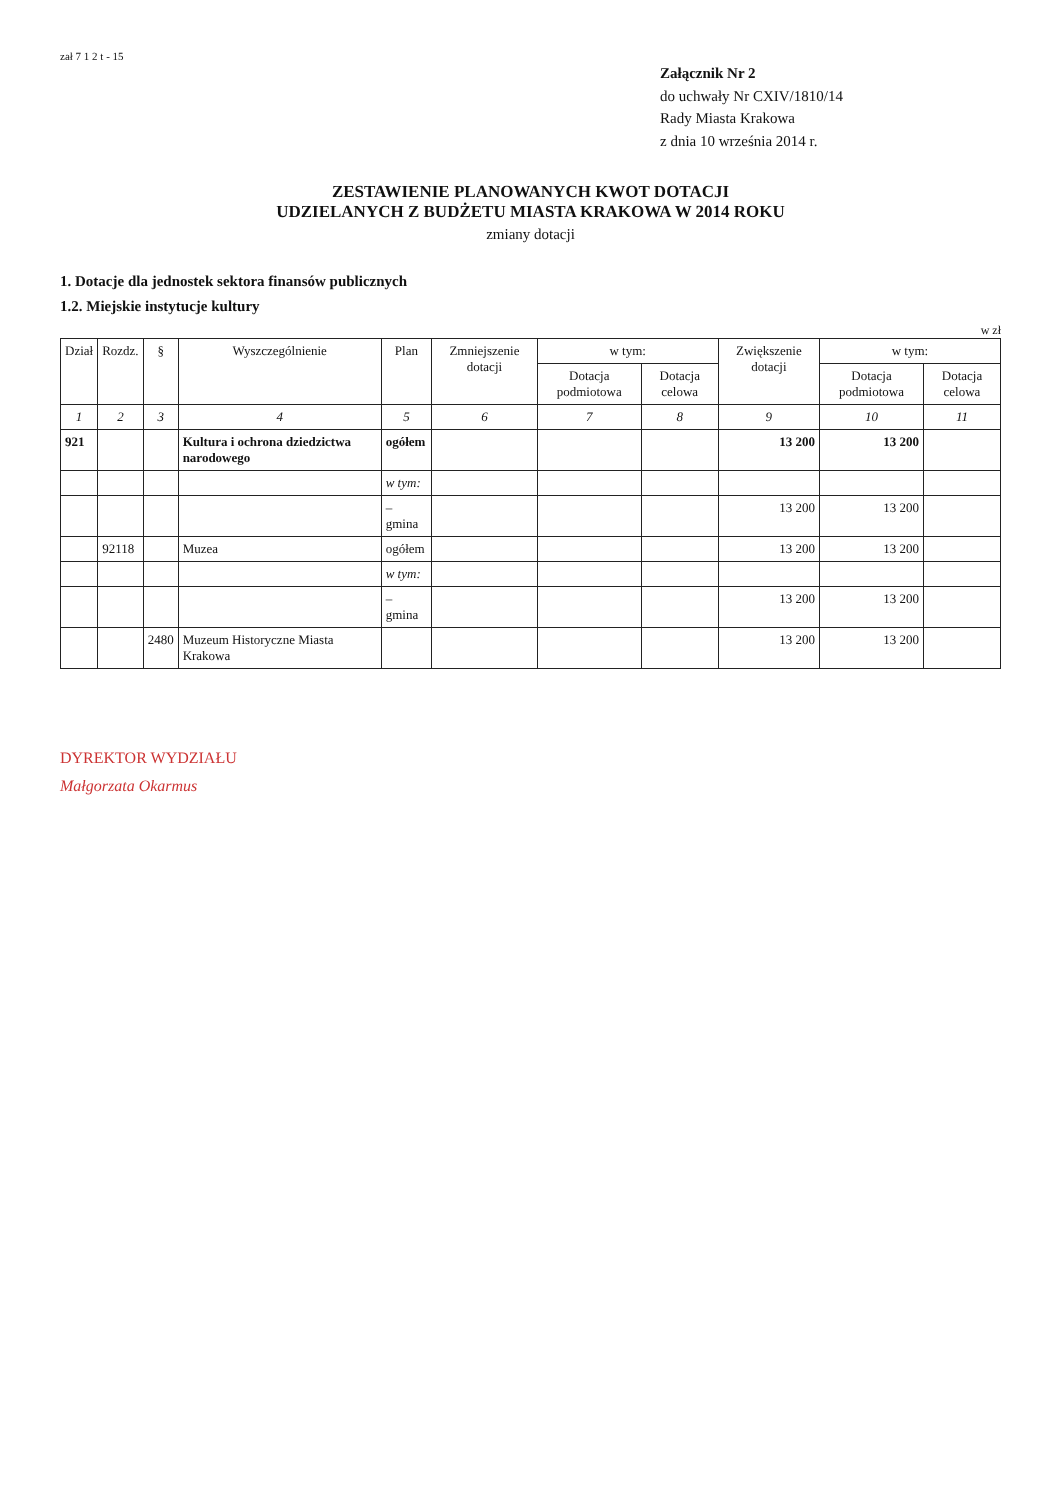zał 7 1 2 t - 15
Załącznik Nr 2
do uchwały Nr CXIV/1810/14
Rady Miasta Krakowa
z dnia 10 września 2014 r.
ZESTAWIENIE PLANOWANYCH KWOT DOTACJI
UDZIELANYCH Z BUDŻETU MIASTA KRAKOWA W 2014 ROKU
zmiany dotacji
1. Dotacje dla jednostek sektora finansów publicznych
1.2. Miejskie instytucje kultury
w zł
| Dział | Rozdz. | § | Wyszczególnienie | Plan | Zmniejszenie dotacji | w tym: | | Zwiększenie dotacji | w tym: | |
| --- | --- | --- | --- | --- | --- | --- | --- | --- | --- | --- |
| | | | | | | Dotacja podmiotowa | Dotacja celowa | | Dotacja podmiotowa | Dotacja celowa |
| 1 | 2 | 3 | 4 | 5 | 6 | 7 | 8 | 9 | 10 | 11 |
| 921 | | | Kultura i ochrona dziedzictwa narodowego | ogółem | | | | 13 200 | 13 200 | |
| | | | | w tym: | | | | | | |
| | | | | – gmina | | | | 13 200 | 13 200 | |
| | 92118 | | Muzea | ogółem | | | | 13 200 | 13 200 | |
| | | | | w tym: | | | | | | |
| | | | | – gmina | | | | 13 200 | 13 200 | |
| | | 2480 | Muzeum Historyczne Miasta Krakowa | | | | | 13 200 | 13 200 | |
DYREKTOR WYDZIAŁU
Małgorzata Okarmus